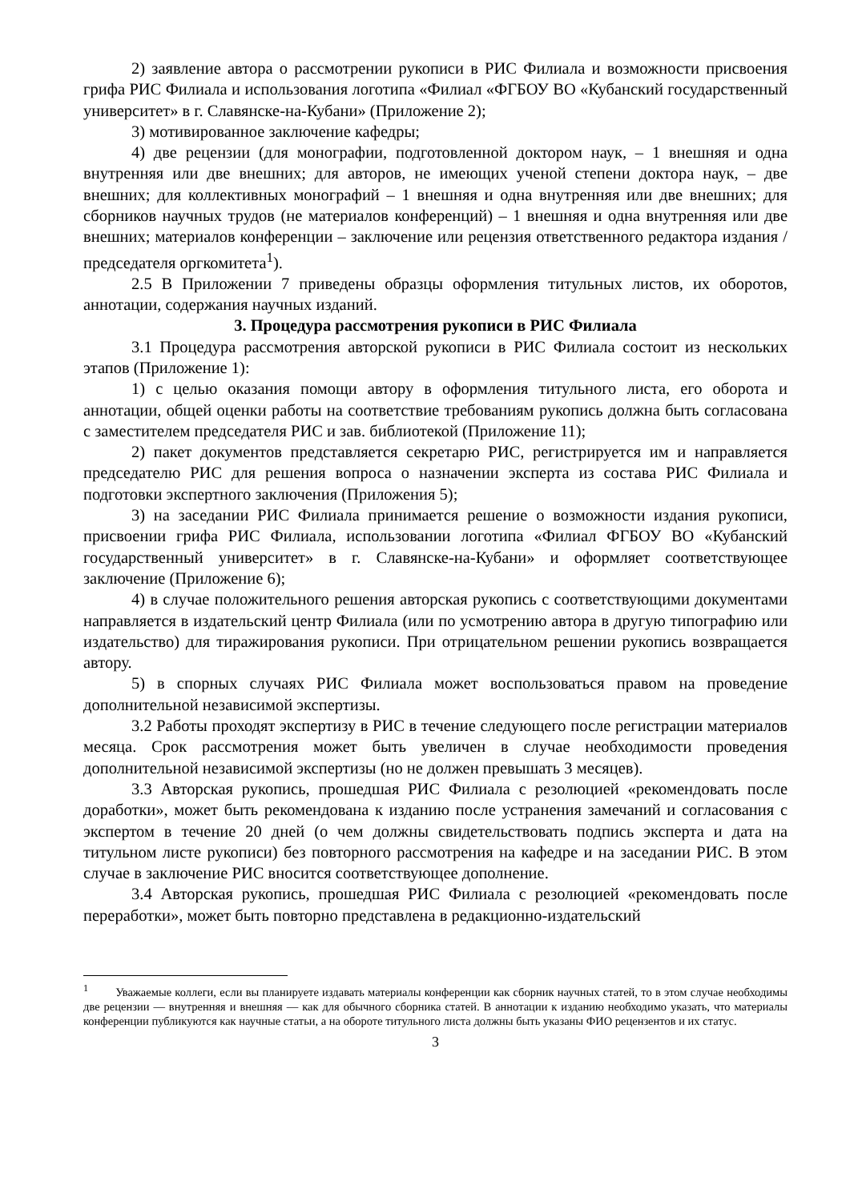2) заявление автора о рассмотрении рукописи в РИС Филиала и возможности присвоения грифа РИС Филиала и использования логотипа «Филиал «ФГБОУ ВО «Кубанский государственный университет» в г. Славянске-на-Кубани» (Приложение 2);
3) мотивированное заключение кафедры;
4) две рецензии (для монографии, подготовленной доктором наук, – 1 внешняя и одна внутренняя или две внешних; для авторов, не имеющих ученой степени доктора наук, – две внешних; для коллективных монографий – 1 внешняя и одна внутренняя или две внешних; для сборников научных трудов (не материалов конференций) – 1 внешняя и одна внутренняя или две внешних; материалов конференции – заключение или рецензия ответственного редактора издания / председателя оргкомитета<sup>1</sup>).
2.5 В Приложении 7 приведены образцы оформления титульных листов, их оборотов, аннотации, содержания научных изданий.
3. Процедура рассмотрения рукописи в РИС Филиала
3.1 Процедура рассмотрения авторской рукописи в РИС Филиала состоит из нескольких этапов (Приложение 1):
1) с целью оказания помощи автору в оформления титульного листа, его оборота и аннотации, общей оценки работы на соответствие требованиям рукопись должна быть согласована с заместителем председателя РИС и зав. библиотекой (Приложение 11);
2) пакет документов представляется секретарю РИС, регистрируется им и направляется председателю РИС для решения вопроса о назначении эксперта из состава РИС Филиала и подготовки экспертного заключения (Приложения 5);
3) на заседании РИС Филиала принимается решение о возможности издания рукописи, присвоении грифа РИС Филиала, использовании логотипа «Филиал ФГБОУ ВО «Кубанский государственный университет» в г. Славянске-на-Кубани» и оформляет соответствующее заключение (Приложение 6);
4) в случае положительного решения авторская рукопись с соответствующими документами направляется в издательский центр Филиала (или по усмотрению автора в другую типографию или издательство) для тиражирования рукописи. При отрицательном решении рукопись возвращается автору.
5) в спорных случаях РИС Филиала может воспользоваться правом на проведение дополнительной независимой экспертизы.
3.2 Работы проходят экспертизу в РИС в течение следующего после регистрации материалов месяца. Срок рассмотрения может быть увеличен в случае необходимости проведения дополнительной независимой экспертизы (но не должен превышать 3 месяцев).
3.3 Авторская рукопись, прошедшая РИС Филиала с резолюцией «рекомендовать после доработки», может быть рекомендована к изданию после устранения замечаний и согласования с экспертом в течение 20 дней (о чем должны свидетельствовать подпись эксперта и дата на титульном листе рукописи) без повторного рассмотрения на кафедре и на заседании РИС. В этом случае в заключение РИС вносится соответствующее дополнение.
3.4 Авторская рукопись, прошедшая РИС Филиала с резолюцией «рекомендовать после переработки», может быть повторно представлена в редакционно-издательский
<sup>1</sup> Уважаемые коллеги, если вы планируете издавать материалы конференции как сборник научных статей, то в этом случае необходимы две рецензии — внутренняя и внешняя — как для обычного сборника статей. В аннотации к изданию необходимо указать, что материалы конференции публикуются как научные статьи, а на обороте титульного листа должны быть указаны ФИО рецензентов и их статус.
3